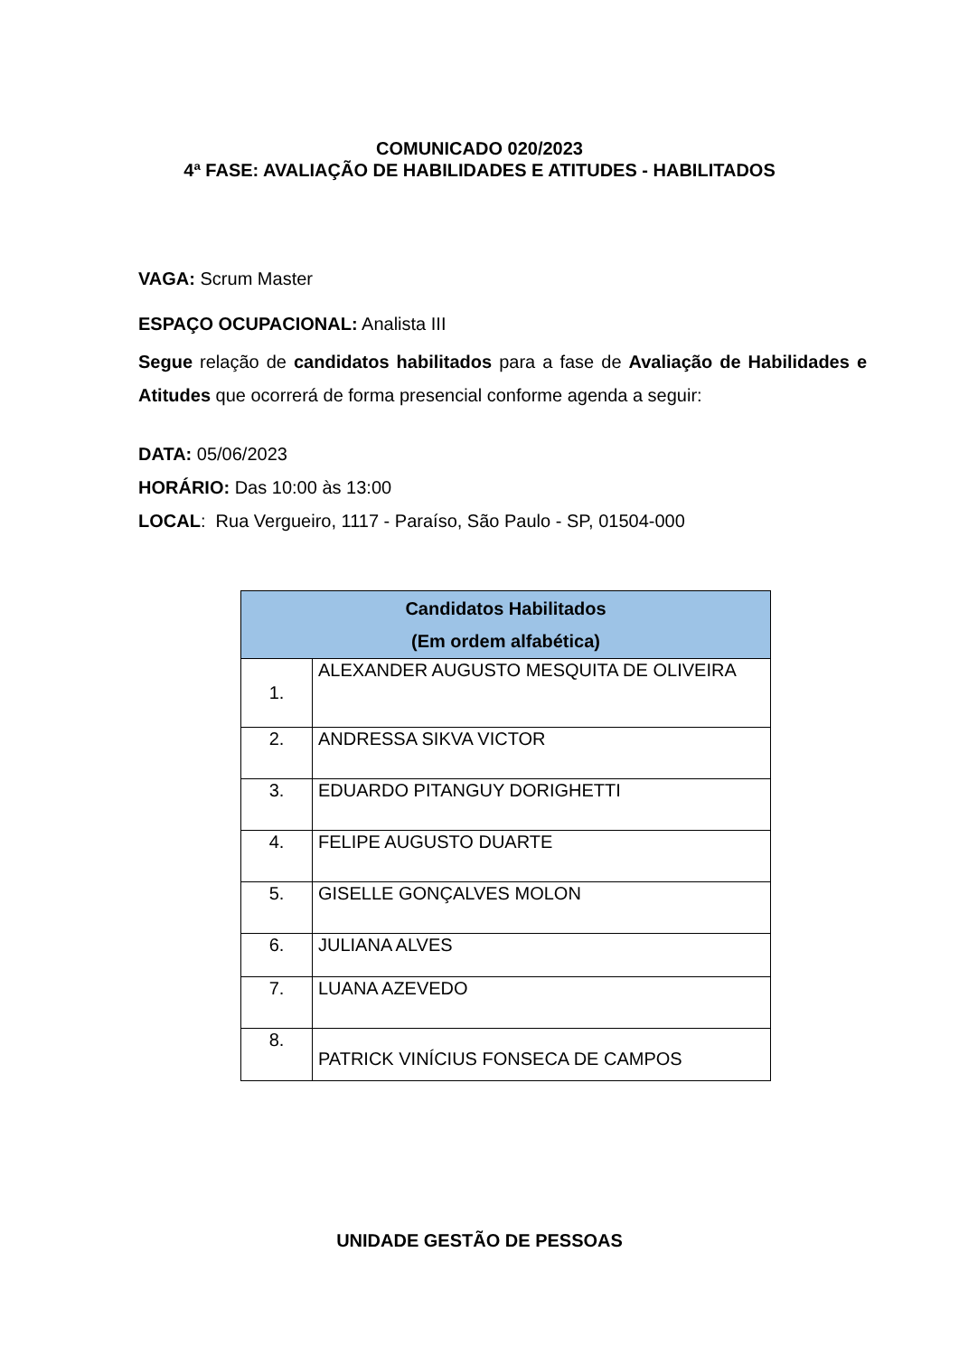COMUNICADO 020/2023
4ª FASE: AVALIAÇÃO DE HABILIDADES E ATITUDES - HABILITADOS
VAGA: Scrum Master
ESPAÇO OCUPACIONAL: Analista III
Segue relação de candidatos habilitados para a fase de Avaliação de Habilidades e Atitudes que ocorrerá de forma presencial conforme agenda a seguir:
DATA: 05/06/2023
HORÁRIO: Das 10:00 às 13:00
LOCAL: Rua Vergueiro, 1117 - Paraíso, São Paulo - SP, 01504-000
| Candidatos Habilitados (Em ordem alfabética) | |
| --- | --- |
| 1. | ALEXANDER AUGUSTO MESQUITA DE OLIVEIRA |
| 2. | ANDRESSA SIKVA VICTOR |
| 3. | EDUARDO PITANGUY DORIGHETTI |
| 4. | FELIPE AUGUSTO DUARTE |
| 5. | GISELLE GONÇALVES MOLON |
| 6. | JULIANA ALVES |
| 7. | LUANA AZEVEDO |
| 8. | PATRICK VINÍCIUS FONSECA DE CAMPOS |
UNIDADE GESTÃO DE PESSOAS